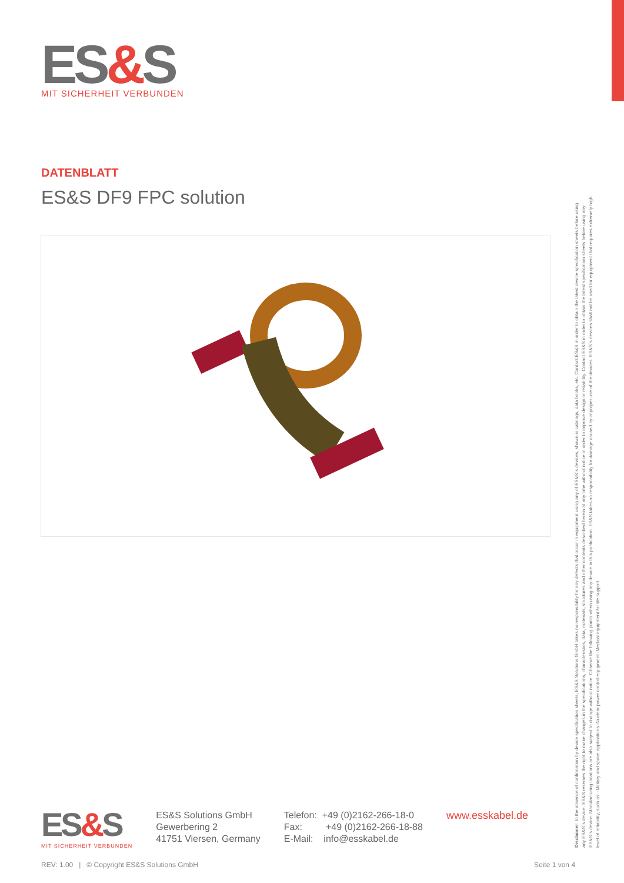ES&S
MIT SICHERHEIT VERBUNDEN
DATENBLATT
ES&S DF9 FPC solution
Disclaimer: In the absence of confirmation by device specification sheets, ES&S Solutions GmbH takes no responsibility for any defects that occur in equipment using any of ES&S´s devices, shown in catalogs, data books, etc. Contact ES&S in order to obtain the latest device specification sheets before using any ES&S´s device. ES&S reserves the right to make changes in the specifications, characteristics, data, materials, structures and other contents described herein at any time without notice in order to improve design or reliability. Contact ES&S in order to obtain the latest specification sheets before using any ES&S´s device. Manufacturing locations are also subject to change without notice. Observe the following points when using any device in this publication. ES&S takes no responsibility for damage caused by improper use of the devices. ES&S´s devices shall not be used for equipment that requires extremely high level of reliability, such as: -Military and space applications -Nuclear power control equipment -Medical equipment for life support
ES&S
MIT SICHERHEIT VERBUNDEN
ES&S Solutions GmbH
Gewerbering 2
41751 Viersen, Germany
Telefon: +49 (0)2162-266-18-0
Fax: +49 (0)2162-266-18-88
E-Mail: info@esskabel.de
www.esskabel.de
REV: 1.00 | © Copyright ES&S Solutions GmbH
Seite 1 von 4